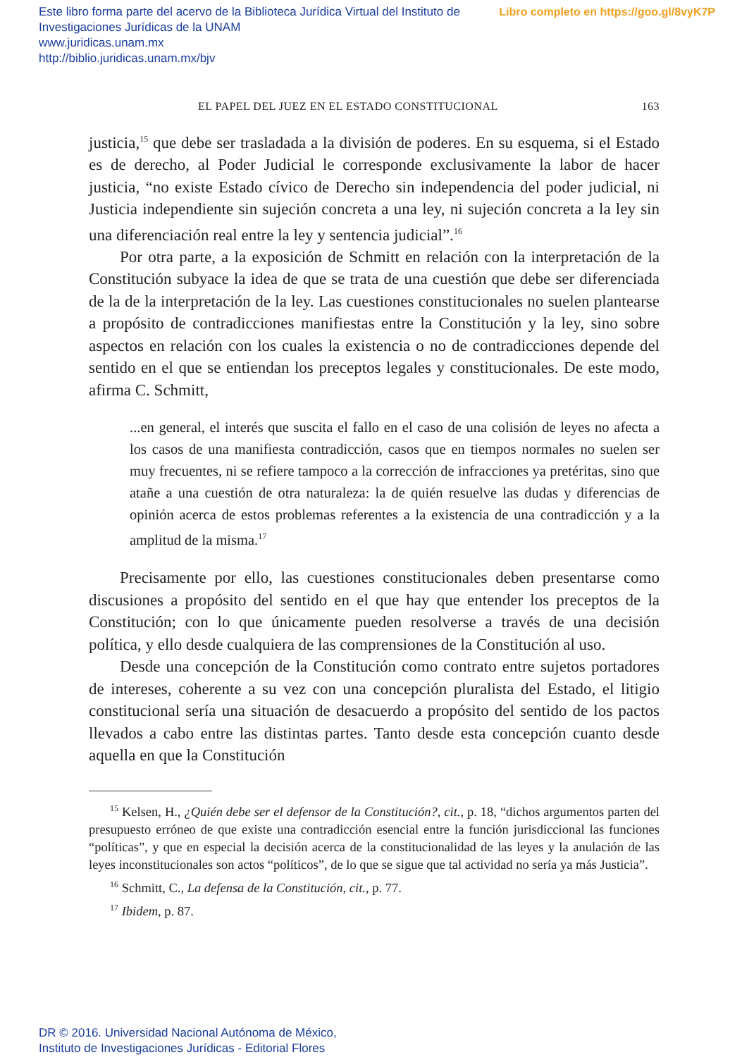Libro completo en https://goo.gl/8vyK7P Este libro forma parte del acervo de la Biblioteca Jurídica Virtual del Instituto de Investigaciones Jurídicas de la UNAM
www.juridicas.unam.mx
http://biblio.juridicas.unam.mx/bjv
EL PAPEL DEL JUEZ EN EL ESTADO CONSTITUCIONAL 163
justicia,<sup>15</sup> que debe ser trasladada a la división de poderes. En su esquema, si el Estado es de derecho, al Poder Judicial le corresponde exclusivamente la labor de hacer justicia, “no existe Estado cívico de Derecho sin independencia del poder judicial, ni Justicia independiente sin sujeción concreta a una ley, ni sujeción concreta a la ley sin una diferenciación real entre la ley y sentencia judicial”.<sup>16</sup>
Por otra parte, a la exposición de Schmitt en relación con la interpretación de la Constitución subyace la idea de que se trata de una cuestión que debe ser diferenciada de la de la interpretación de la ley. Las cuestiones constitucionales no suelen plantearse a propósito de contradicciones manifiestas entre la Constitución y la ley, sino sobre aspectos en relación con los cuales la existencia o no de contradicciones depende del sentido en el que se entiendan los preceptos legales y constitucionales. De este modo, afirma C. Schmitt,
...en general, el interés que suscita el fallo en el caso de una colisión de leyes no afecta a los casos de una manifiesta contradicción, casos que en tiempos normales no suelen ser muy frecuentes, ni se refiere tampoco a la corrección de infracciones ya pretéritas, sino que atañe a una cuestión de otra naturaleza: la de quién resuelve las dudas y diferencias de opinión acerca de estos problemas referentes a la existencia de una contradicción y a la amplitud de la misma.<sup>17</sup>
Precisamente por ello, las cuestiones constitucionales deben presentarse como discusiones a propósito del sentido en el que hay que entender los preceptos de la Constitución; con lo que únicamente pueden resolverse a través de una decisión política, y ello desde cualquiera de las comprensiones de la Constitución al uso.
Desde una concepción de la Constitución como contrato entre sujetos portadores de intereses, coherente a su vez con una concepción pluralista del Estado, el litigio constitucional sería una situación de desacuerdo a propósito del sentido de los pactos llevados a cabo entre las distintas partes. Tanto desde esta concepción cuanto desde aquella en que la Constitución
<sup>15</sup> Kelsen, H., ¿Quién debe ser el defensor de la Constitución?, cit., p. 18, “dichos argumentos parten del presupuesto erróneo de que existe una contradicción esencial entre la función jurisdiccional las funciones “políticas”, y que en especial la decisión acerca de la constitucionalidad de las leyes y la anulación de las leyes inconstitucionales son actos “políticos”, de lo que se sigue que tal actividad no sería ya más Justicia”.
<sup>16</sup> Schmitt, C., La defensa de la Constitución, cit., p. 77.
<sup>17</sup> Ibidem, p. 87.
DR © 2016. Universidad Nacional Autónoma de México,
Instituto de Investigaciones Jurídicas - Editorial Flores